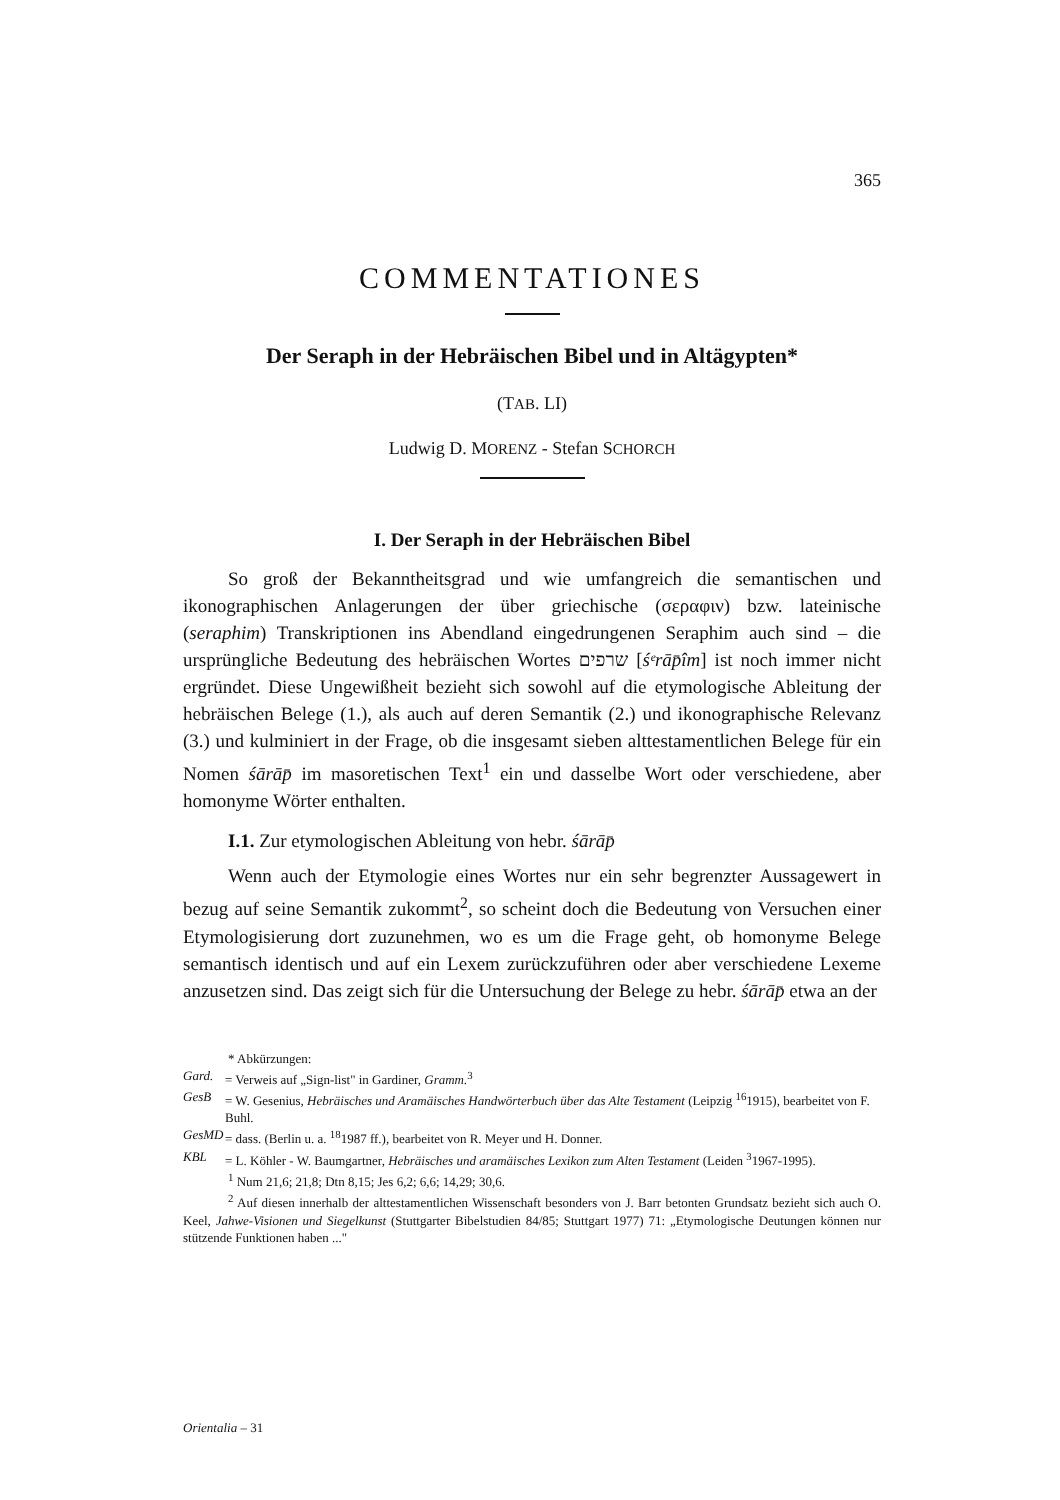365
COMMENTATIONES
Der Seraph in der Hebräischen Bibel und in Altägypten*
(TAB. LI)
Ludwig D. MORENZ - Stefan SCHORCH
I. Der Seraph in der Hebräischen Bibel
So groß der Bekanntheitsgrad und wie umfangreich die semantischen und ikonographischen Anlagerungen der über griechische (σεραφιν) bzw. lateinische (seraphim) Transkriptionen ins Abendland eingedrungenen Seraphim auch sind – die ursprüngliche Bedeutung des hebräischen Wortes שרפים [śᵉrāp̄îm] ist noch immer nicht ergründet. Diese Ungewißheit bezieht sich sowohl auf die etymologische Ableitung der hebräischen Belege (1.), als auch auf deren Semantik (2.) und ikonographische Relevanz (3.) und kulminiert in der Frage, ob die insgesamt sieben alttestamentlichen Belege für ein Nomen śārāp̄ im masoretischen Text<sup>1</sup> ein und dasselbe Wort oder verschiedene, aber homonyme Wörter enthalten.
I.1. Zur etymologischen Ableitung von hebr. śārāp̄
Wenn auch der Etymologie eines Wortes nur ein sehr begrenzter Aussagewert in bezug auf seine Semantik zukommt<sup>2</sup>, so scheint doch die Bedeutung von Versuchen einer Etymologisierung dort zuzunehmen, wo es um die Frage geht, ob homonyme Belege semantisch identisch und auf ein Lexem zurückzuführen oder aber verschiedene Lexeme anzusetzen sind. Das zeigt sich für die Untersuchung der Belege zu hebr. śārāp̄ etwa an der
* Abkürzungen:
Gard. = Verweis auf „Sign-list" in Gardiner, Gramm.<sup>3</sup>
GesB = W. Gesenius, Hebräisches und Aramäisches Handwörterbuch über das Alte Testament (Leipzig <sup>16</sup>1915), bearbeitet von F. Buhl.
GesMD = dass. (Berlin u. a. <sup>18</sup>1987 ff.), bearbeitet von R. Meyer und H. Donner.
KBL = L. Köhler - W. Baumgartner, Hebräisches und aramäisches Lexikon zum Alten Testament (Leiden <sup>3</sup>1967-1995).
<sup>1</sup> Num 21,6; 21,8; Dtn 8,15; Jes 6,2; 6,6; 14,29; 30,6.
<sup>2</sup> Auf diesen innerhalb der alttestamentlichen Wissenschaft besonders von J. Barr betonten Grundsatz bezieht sich auch O. Keel, Jahwe-Visionen und Siegelkunst (Stuttgarter Bibelstudien 84/85; Stuttgart 1977) 71: „Etymologische Deutungen können nur stützende Funktionen haben ..."
Orientalia – 31